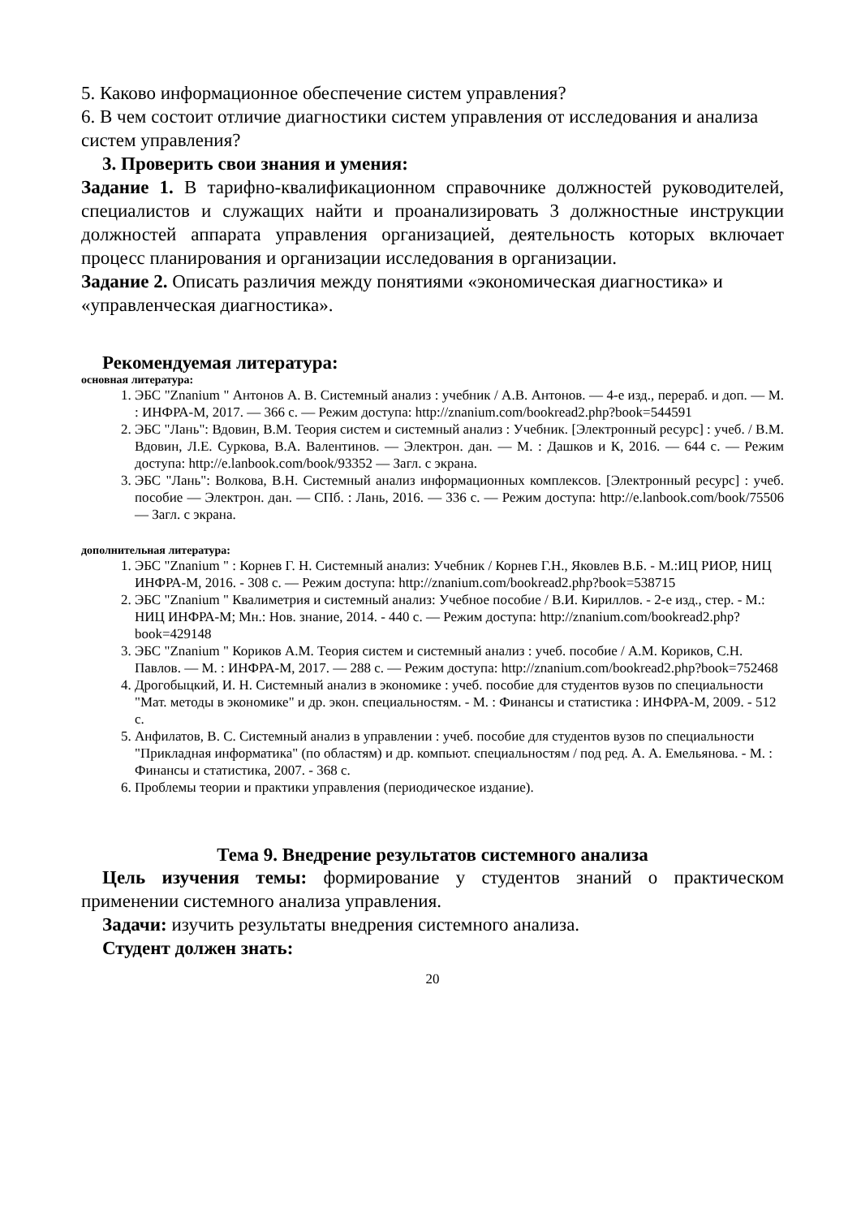5. Каково информационное обеспечение систем управления?
6. В чем состоит отличие диагностики систем управления от исследования и анализа систем управления?
3. Проверить свои знания и умения:
Задание 1. В тарифно-квалификационном справочнике должностей руководителей, специалистов и служащих найти и проанализировать 3 должностные инструкции должностей аппарата управления организацией, деятельность которых включает процесс планирования и организации исследования в организации.
Задание 2. Описать различия между понятиями «экономическая диагностика» и «управленческая диагностика».
Рекомендуемая литература:
основная литература:
1. ЭБС "Znanium " Антонов А. В. Системный анализ : учебник / А.В. Антонов. — 4-е изд., перераб. и доп. — М. : ИНФРА-М, 2017. — 366 с. — Режим доступа: http://znanium.com/bookread2.php?book=544591
2. ЭБС "Лань": Вдовин, В.М. Теория систем и системный анализ : Учебник. [Электронный ресурс] : учеб. / В.М. Вдовин, Л.Е. Суркова, В.А. Валентинов. — Электрон. дан. — М. : Дашков и К, 2016. — 644 с. — Режим доступа: http://e.lanbook.com/book/93352 — Загл. с экрана.
3. ЭБС "Лань": Волкова, В.Н. Системный анализ информационных комплексов. [Электронный ресурс] : учеб. пособие — Электрон. дан. — СПб. : Лань, 2016. — 336 с. — Режим доступа: http://e.lanbook.com/book/75506 — Загл. с экрана.
дополнительная литература:
1. ЭБС "Znanium " : Корнев Г. Н. Системный анализ: Учебник / Корнев Г.Н., Яковлев В.Б. - М.:ИЦ РИОР, НИЦ ИНФРА-М, 2016. - 308 с. — Режим доступа: http://znanium.com/bookread2.php?book=538715
2. ЭБС "Znanium " Квалиметрия и системный анализ: Учебное пособие / В.И. Кириллов. - 2-е изд., стер. - М.: НИЦ ИНФРА-М; Мн.: Нов. знание, 2014. - 440 с. — Режим доступа: http://znanium.com/bookread2.php?book=429148
3. ЭБС "Znanium " Кориков А.М. Теория систем и системный анализ : учеб. пособие / А.М. Кориков, С.Н. Павлов. — М. : ИНФРА-М, 2017. — 288 с. — Режим доступа: http://znanium.com/bookread2.php?book=752468
4. Дрогобыцкий, И. Н. Системный анализ в экономике : учеб. пособие для студентов вузов по специальности "Мат. методы в экономике" и др. экон. специальностям. - М. : Финансы и статистика : ИНФРА-М, 2009. - 512 с.
5. Анфилатов, В. С. Системный анализ в управлении : учеб. пособие для студентов вузов по специальности "Прикладная информатика" (по областям) и др. компьют. специальностям / под ред. А. А. Емельянова. - М. : Финансы и статистика, 2007. - 368 с.
6. Проблемы теории и практики управления (периодическое издание).
Тема 9. Внедрение результатов системного анализа
Цель изучения темы: формирование у студентов знаний о практическом применении системного анализа управления.
Задачи: изучить результаты внедрения системного анализа.
Студент должен знать:
20